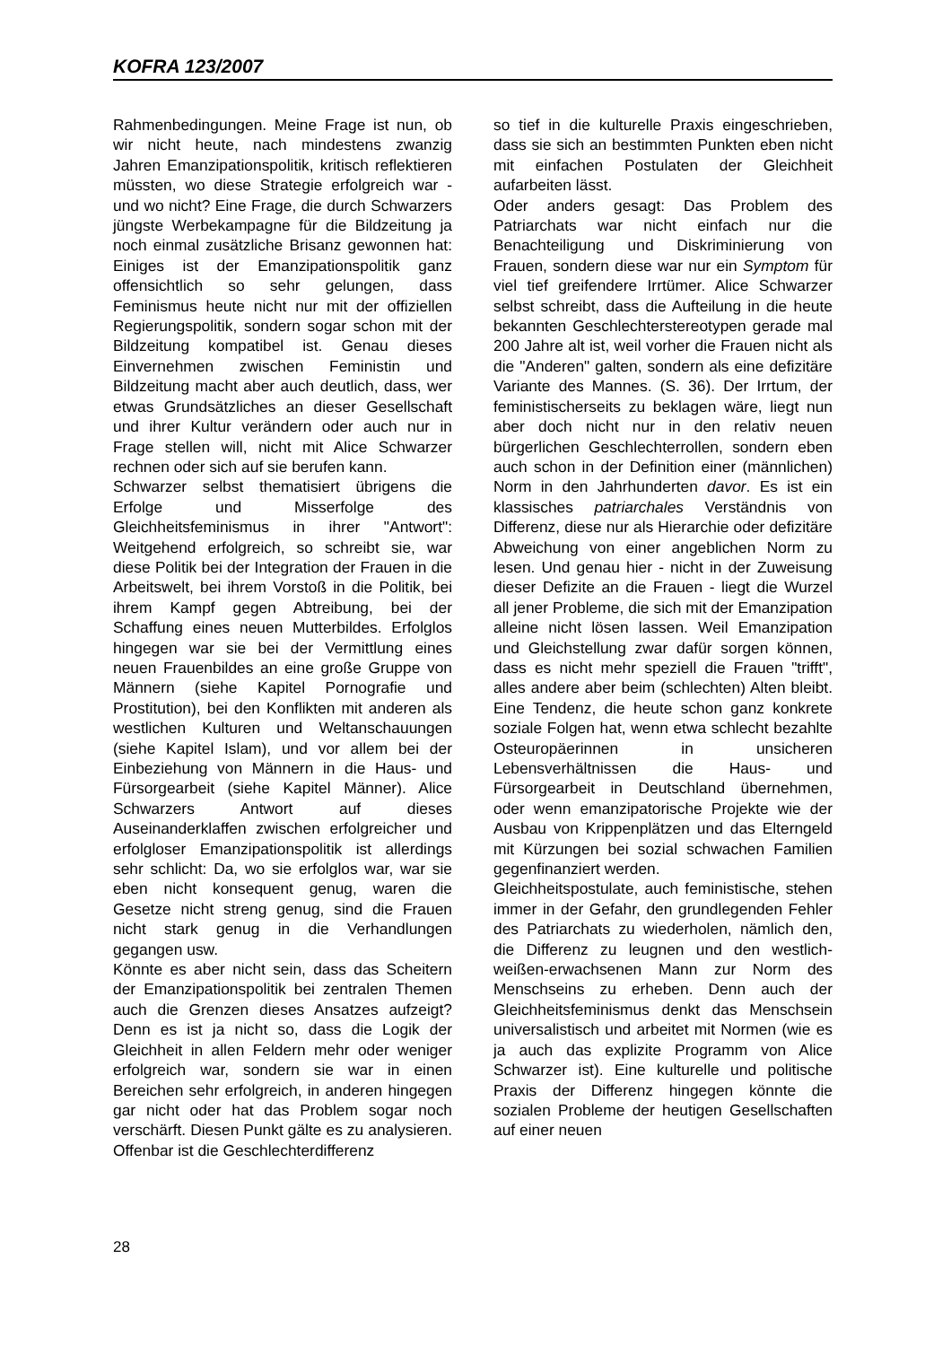KOFRA 123/2007
Rahmenbedingungen. Meine Frage ist nun, ob wir nicht heute, nach mindestens zwanzig Jahren Emanzipationspolitik, kritisch reflektieren müssten, wo diese Strategie erfolgreich war - und wo nicht? Eine Frage, die durch Schwarzers jüngste Werbekampagne für die Bildzeitung ja noch einmal zusätzliche Brisanz gewonnen hat: Einiges ist der Emanzipationspolitik ganz offensichtlich so sehr gelungen, dass Feminismus heute nicht nur mit der offiziellen Regierungspolitik, sondern sogar schon mit der Bildzeitung kompatibel ist. Genau dieses Einvernehmen zwischen Feministin und Bildzeitung macht aber auch deutlich, dass, wer etwas Grundsätzliches an dieser Gesellschaft und ihrer Kultur verändern oder auch nur in Frage stellen will, nicht mit Alice Schwarzer rechnen oder sich auf sie berufen kann.
Schwarzer selbst thematisiert übrigens die Erfolge und Misserfolge des Gleichheitsfeminismus in ihrer "Antwort": Weitgehend erfolgreich, so schreibt sie, war diese Politik bei der Integration der Frauen in die Arbeitswelt, bei ihrem Vorstoß in die Politik, bei ihrem Kampf gegen Abtreibung, bei der Schaffung eines neuen Mutterbildes. Erfolglos hingegen war sie bei der Vermittlung eines neuen Frauenbildes an eine große Gruppe von Männern (siehe Kapitel Pornografie und Prostitution), bei den Konflikten mit anderen als westlichen Kulturen und Weltanschauungen (siehe Kapitel Islam), und vor allem bei der Einbeziehung von Männern in die Haus- und Fürsorgearbeit (siehe Kapitel Männer). Alice Schwarzers Antwort auf dieses Auseinanderklaffen zwischen erfolgreicher und erfolgloser Emanzipationspolitik ist allerdings sehr schlicht: Da, wo sie erfolglos war, war sie eben nicht konsequent genug, waren die Gesetze nicht streng genug, sind die Frauen nicht stark genug in die Verhandlungen gegangen usw.
Könnte es aber nicht sein, dass das Scheitern der Emanzipationspolitik bei zentralen Themen auch die Grenzen dieses Ansatzes aufzeigt? Denn es ist ja nicht so, dass die Logik der Gleichheit in allen Feldern mehr oder weniger erfolgreich war, sondern sie war in einen Bereichen sehr erfolgreich, in anderen hingegen gar nicht oder hat das Problem sogar noch verschärft. Diesen Punkt gälte es zu analysieren. Offenbar ist die Geschlechterdifferenz
so tief in die kulturelle Praxis eingeschrieben, dass sie sich an bestimmten Punkten eben nicht mit einfachen Postulaten der Gleichheit aufarbeiten lässt.
Oder anders gesagt: Das Problem des Patriarchats war nicht einfach nur die Benachteiligung und Diskriminierung von Frauen, sondern diese war nur ein Symptom für viel tief greifendere Irrtümer. Alice Schwarzer selbst schreibt, dass die Aufteilung in die heute bekannten Geschlechterstereotypen gerade mal 200 Jahre alt ist, weil vorher die Frauen nicht als die "Anderen" galten, sondern als eine defizitäre Variante des Mannes. (S. 36). Der Irrtum, der feministischerseits zu beklagen wäre, liegt nun aber doch nicht nur in den relativ neuen bürgerlichen Geschlechterrollen, sondern eben auch schon in der Definition einer (männlichen) Norm in den Jahrhunderten davor. Es ist ein klassisches patriarchales Verständnis von Differenz, diese nur als Hierarchie oder defizitäre Abweichung von einer angeblichen Norm zu lesen. Und genau hier - nicht in der Zuweisung dieser Defizite an die Frauen - liegt die Wurzel all jener Probleme, die sich mit der Emanzipation alleine nicht lösen lassen. Weil Emanzipation und Gleichstellung zwar dafür sorgen können, dass es nicht mehr speziell die Frauen "trifft", alles andere aber beim (schlechten) Alten bleibt. Eine Tendenz, die heute schon ganz konkrete soziale Folgen hat, wenn etwa schlecht bezahlte Osteuropäerinnen in unsicheren Lebensverhältnissen die Haus- und Fürsorgearbeit in Deutschland übernehmen, oder wenn emanzipatorische Projekte wie der Ausbau von Krippenplätzen und das Elterngeld mit Kürzungen bei sozial schwachen Familien gegenfinanziert werden.
Gleichheitspostulate, auch feministische, stehen immer in der Gefahr, den grundlegenden Fehler des Patriarchats zu wiederholen, nämlich den, die Differenz zu leugnen und den westlich-weißen-erwachsenen Mann zur Norm des Menschseins zu erheben. Denn auch der Gleichheitsfeminismus denkt das Menschsein universalistisch und arbeitet mit Normen (wie es ja auch das explizite Programm von Alice Schwarzer ist). Eine kulturelle und politische Praxis der Differenz hingegen könnte die sozialen Probleme der heutigen Gesellschaften auf einer neuen
28